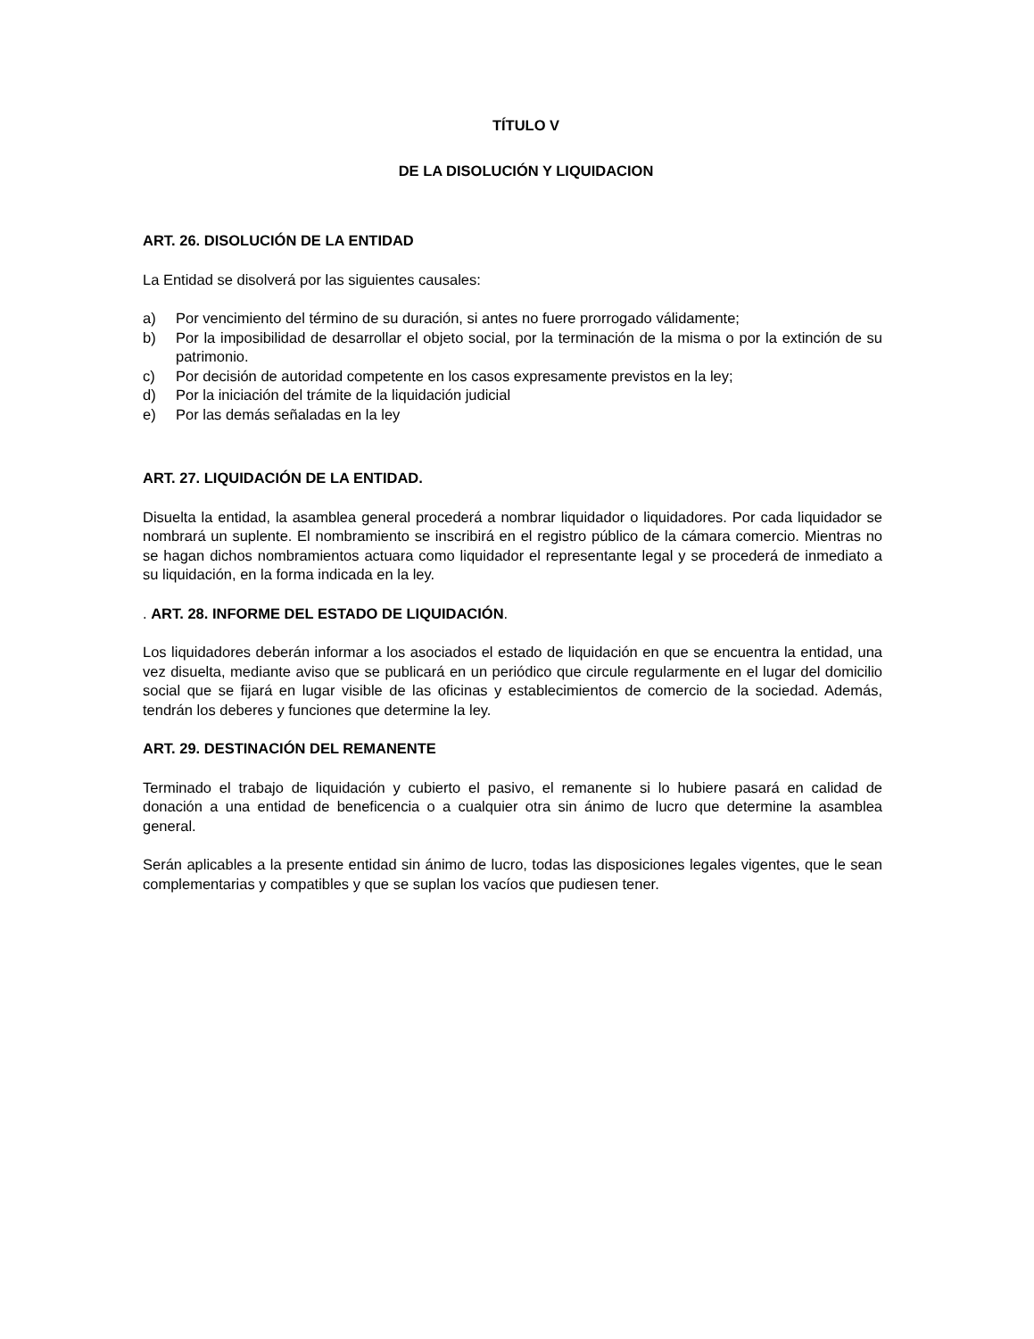TÍTULO V
DE LA DISOLUCIÓN Y LIQUIDACION
ART. 26. DISOLUCIÓN DE LA ENTIDAD
La Entidad se disolverá por las siguientes causales:
a) Por vencimiento del término de su duración, si antes no fuere prorrogado válidamente;
b) Por la imposibilidad de desarrollar el objeto social, por la terminación de la misma o por la extinción de su patrimonio.
c) Por decisión de autoridad competente en los casos expresamente previstos en la ley;
d) Por la iniciación del trámite de la liquidación judicial
e) Por las demás señaladas en la ley
ART. 27. LIQUIDACIÓN DE LA ENTIDAD.
Disuelta la entidad, la asamblea general procederá a nombrar liquidador o liquidadores. Por cada liquidador se nombrará un suplente. El nombramiento se inscribirá en el registro público de la cámara comercio. Mientras no se hagan dichos nombramientos actuara como liquidador el representante legal y se procederá de inmediato a su liquidación, en la forma indicada en la ley.
. ART. 28. INFORME DEL ESTADO DE LIQUIDACIÓN.
Los liquidadores deberán informar a los asociados el estado de liquidación en que se encuentra la entidad, una vez disuelta, mediante aviso que se publicará en un periódico que circule regularmente en el lugar del domicilio social que se fijará en lugar visible de las oficinas y establecimientos de comercio de la sociedad. Además, tendrán los deberes y funciones que determine la ley.
ART. 29. DESTINACIÓN DEL REMANENTE
Terminado el trabajo de liquidación y cubierto el pasivo, el remanente si lo hubiere pasará en calidad de donación a una entidad de beneficencia o a cualquier otra sin ánimo de lucro que determine la asamblea general.
Serán aplicables a la presente entidad sin ánimo de lucro, todas las disposiciones legales vigentes, que le sean complementarias y compatibles y que se suplan los vacíos que pudiesen tener.